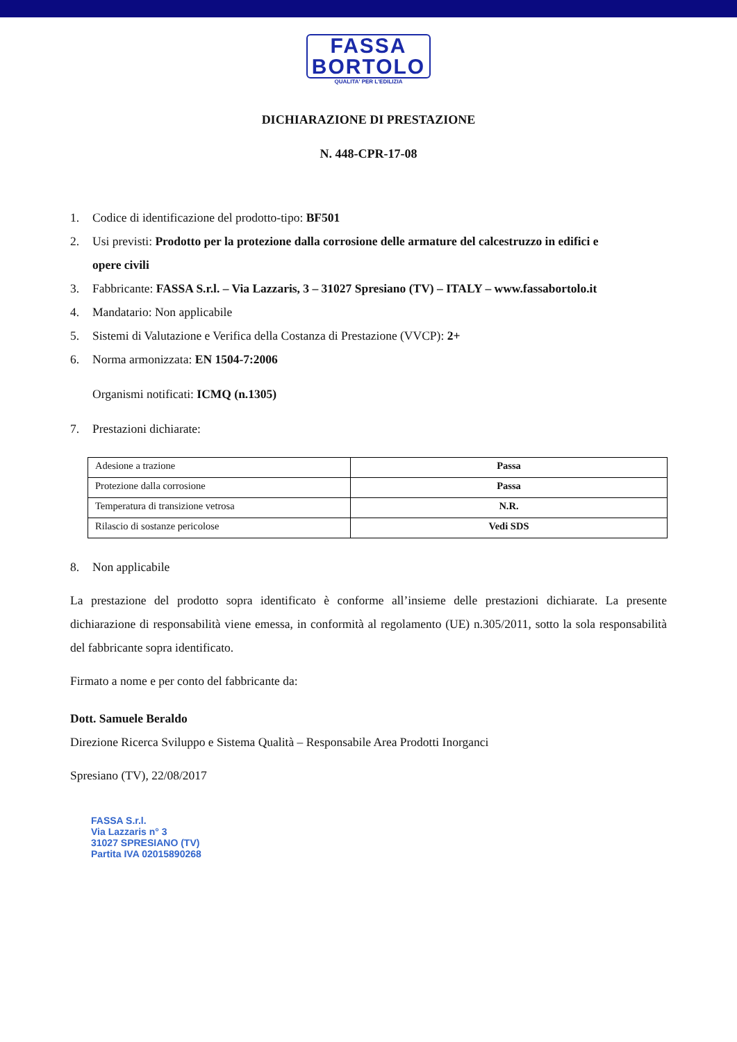FASSA
BORTOLO
QUALITA' PER L'EDILIZIA
DICHIARAZIONE DI PRESTAZIONE
N. 448-CPR-17-08
1. Codice di identificazione del prodotto-tipo: BF501
2. Usi previsti: Prodotto per la protezione dalla corrosione delle armature del calcestruzzo in edifici e
opere civili
3. Fabbricante: FASSA S.r.l. – Via Lazzaris, 3 – 31027 Spresiano (TV) – ITALY – www.fassabortolo.it
4. Mandatario: Non applicabile
5. Sistemi di Valutazione e Verifica della Costanza di Prestazione (VVCP): 2+
6. Norma armonizzata: EN 1504-7:2006
Organismi notificati: ICMQ (n.1305)
7. Prestazioni dichiarate:
| Adesione a trazione | Passa |
| Protezione dalla corrosione | Passa |
| Temperatura di transizione vetrosa | N.R. |
| Rilascio di sostanze pericolose | Vedi SDS |
8. Non applicabile
La prestazione del prodotto sopra identificato è conforme all’insieme delle prestazioni dichiarate. La presente dichiarazione di responsabilità viene emessa, in conformità al regolamento (UE) n.305/2011, sotto la sola responsabilità del fabbricante sopra identificato.
Firmato a nome e per conto del fabbricante da:
Dott. Samuele Beraldo
Direzione Ricerca Sviluppo e Sistema Qualità – Responsabile Area Prodotti Inorganci
Spresiano (TV), 22/08/2017
FASSA S.r.l.
Via Lazzaris n° 3
31027 SPRESIANO (TV)
Partita IVA 02015890268